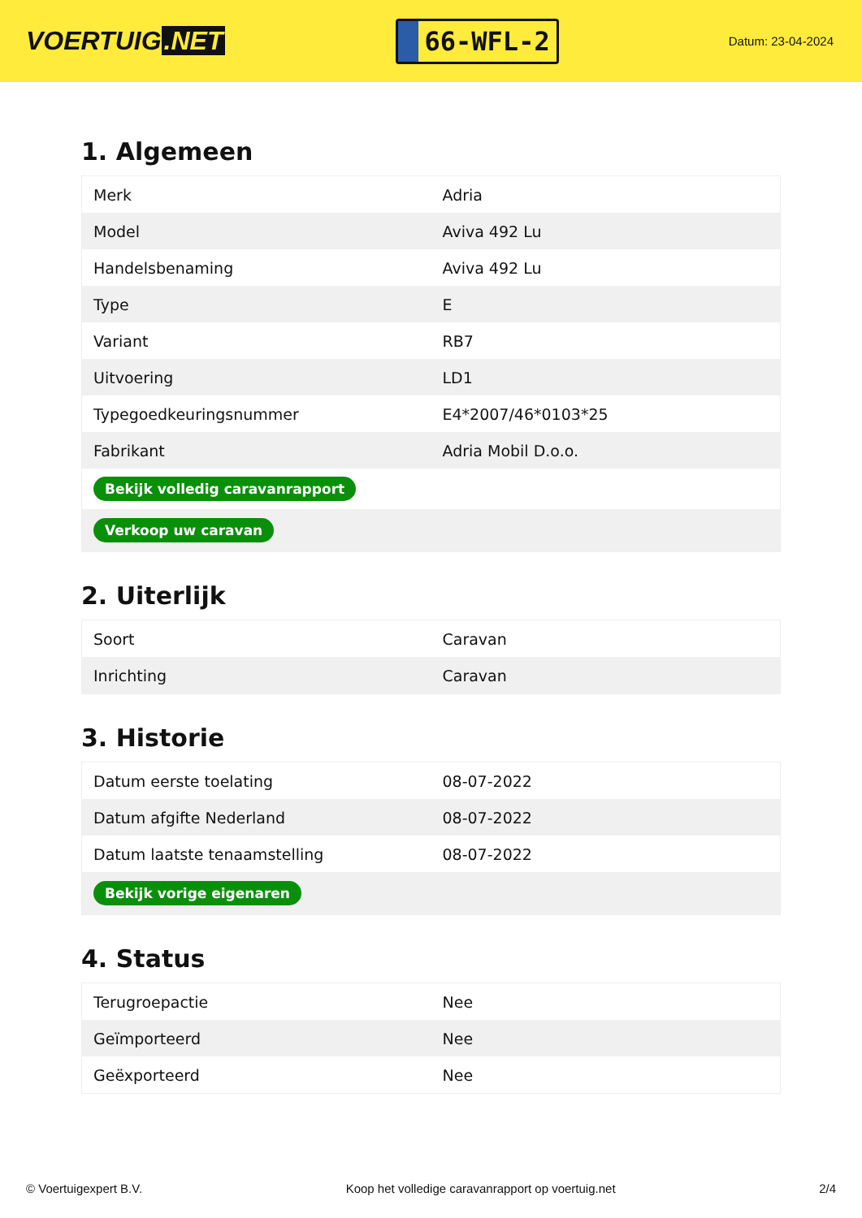VOERTUIG.NET
66-WFL-2
Datum: 23-04-2024
1. Algemeen
| Merk | Adria |
| Model | Aviva 492 Lu |
| Handelsbenaming | Aviva 492 Lu |
| Type | E |
| Variant | RB7 |
| Uitvoering | LD1 |
| Typegoedkeuringsnummer | E4*2007/46*0103*25 |
| Fabrikant | Adria Mobil D.o.o. |
| Bekijk volledig caravanrapport | |
| Verkoop uw caravan | |
2. Uiterlijk
| Soort | Caravan |
| Inrichting | Caravan |
3. Historie
| Datum eerste toelating | 08-07-2022 |
| Datum afgifte Nederland | 08-07-2022 |
| Datum laatste tenaamstelling | 08-07-2022 |
| Bekijk vorige eigenaren | |
4. Status
| Terugroepactie | Nee |
| Geïmporteerd | Nee |
| Geëxporteerd | Nee |
© Voertuigexpert B.V. Koop het volledige caravanrapport op voertuig.net 2/4